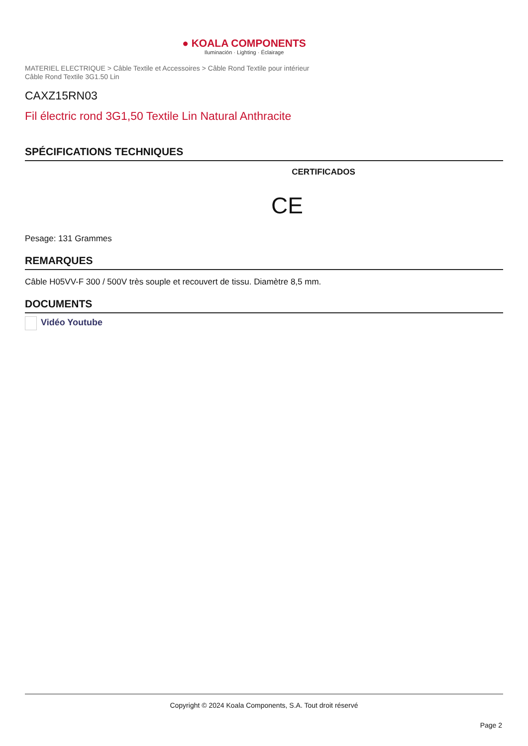● KOALA COMPONENTS
Iluminación · Lighting · Éclairage
MATERIEL ELECTRIQUE > Câble Textile et Accessoires > Câble Rond Textile pour intérieur
Câble Rond Textile 3G1.50 Lin
CAXZ15RN03
Fil électric rond 3G1,50 Textile Lin Natural Anthracite
SPÉCIFICATIONS TECHNIQUES
CERTIFICADOS
CE
Pesage: 131 Grammes
REMARQUES
Câble H05VV-F 300 / 500V très souple et recouvert de tissu. Diamètre 8,5 mm.
DOCUMENTS
Vidéo Youtube
Copyright © 2024 Koala Components, S.A. Tout droit réservé
Page 2